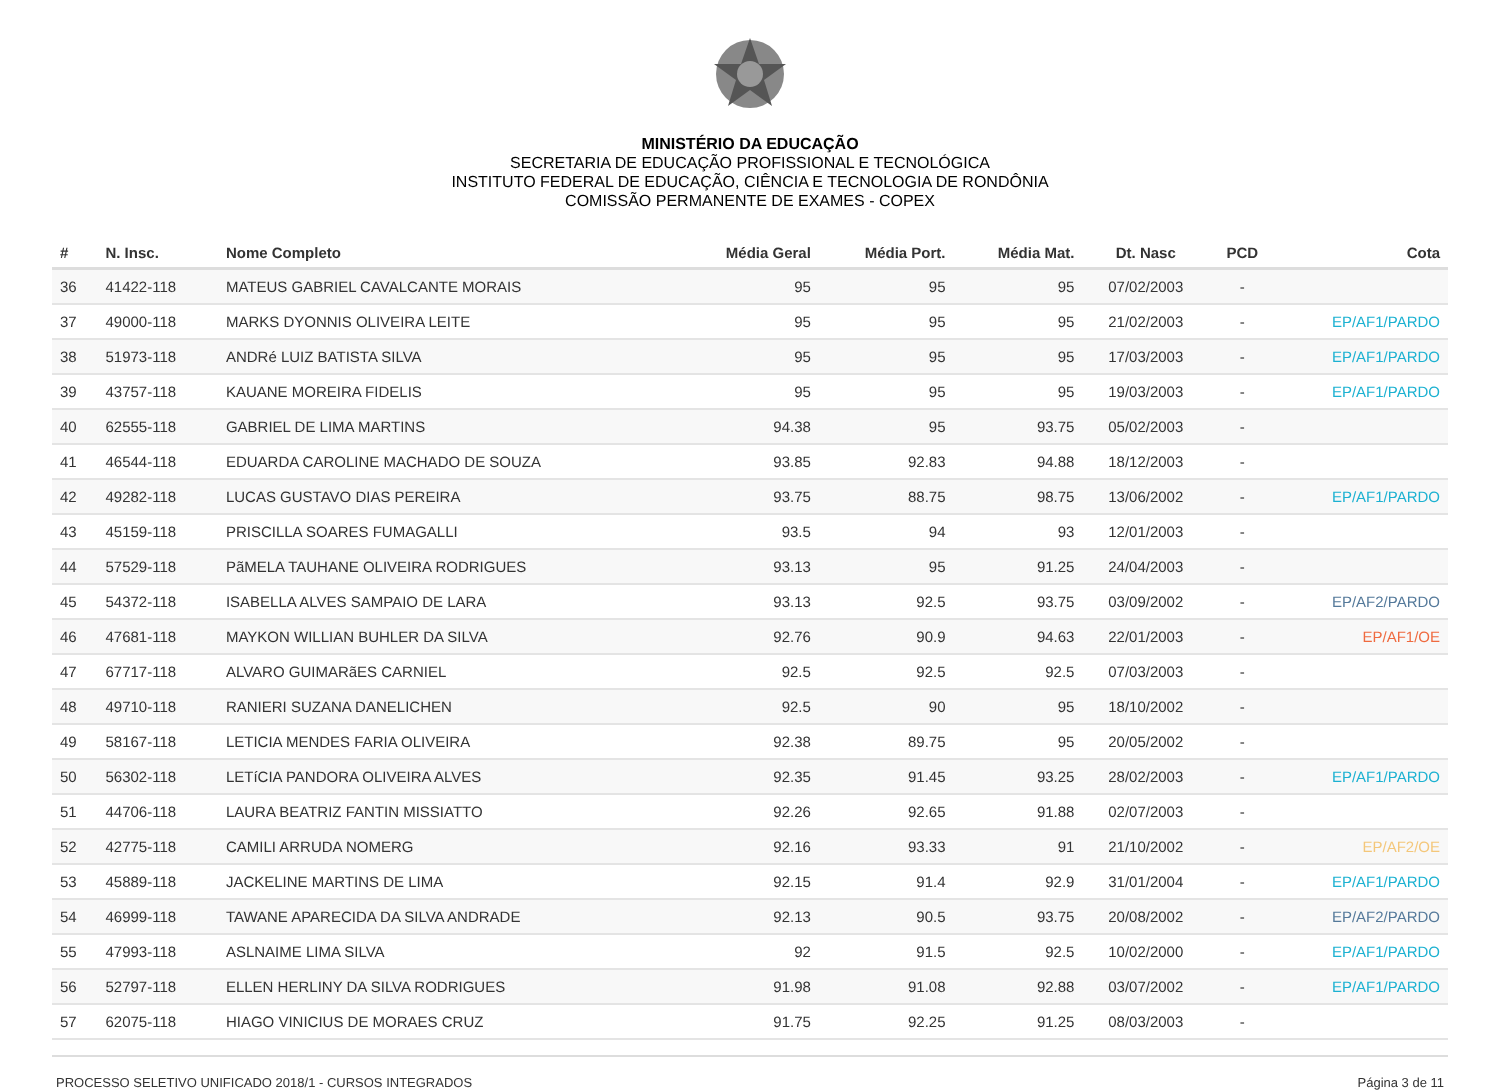MINISTÉRIO DA EDUCAÇÃO
SECRETARIA DE EDUCAÇÃO PROFISSIONAL E TECNOLÓGICA
INSTITUTO FEDERAL DE EDUCAÇÃO, CIÊNCIA E TECNOLOGIA DE RONDÔNIA
COMISSÃO PERMANENTE DE EXAMES - COPEX
| # | N. Insc. | Nome Completo | Média Geral | Média Port. | Média Mat. | Dt. Nasc | PCD | Cota |
| --- | --- | --- | --- | --- | --- | --- | --- | --- |
| 36 | 41422-118 | MATEUS GABRIEL CAVALCANTE MORAIS | 95 | 95 | 95 | 07/02/2003 | - | |
| 37 | 49000-118 | MARKS DYONNIS OLIVEIRA LEITE | 95 | 95 | 95 | 21/02/2003 | - | EP/AF1/PARDO |
| 38 | 51973-118 | ANDRé LUIZ BATISTA SILVA | 95 | 95 | 95 | 17/03/2003 | - | EP/AF1/PARDO |
| 39 | 43757-118 | KAUANE MOREIRA FIDELIS | 95 | 95 | 95 | 19/03/2003 | - | EP/AF1/PARDO |
| 40 | 62555-118 | GABRIEL DE LIMA MARTINS | 94.38 | 95 | 93.75 | 05/02/2003 | - | |
| 41 | 46544-118 | EDUARDA CAROLINE MACHADO DE SOUZA | 93.85 | 92.83 | 94.88 | 18/12/2003 | - | |
| 42 | 49282-118 | LUCAS GUSTAVO DIAS PEREIRA | 93.75 | 88.75 | 98.75 | 13/06/2002 | - | EP/AF1/PARDO |
| 43 | 45159-118 | PRISCILLA SOARES FUMAGALLI | 93.5 | 94 | 93 | 12/01/2003 | - | |
| 44 | 57529-118 | PãMELA TAUHANE OLIVEIRA RODRIGUES | 93.13 | 95 | 91.25 | 24/04/2003 | - | |
| 45 | 54372-118 | ISABELLA ALVES SAMPAIO DE LARA | 93.13 | 92.5 | 93.75 | 03/09/2002 | - | EP/AF2/PARDO |
| 46 | 47681-118 | MAYKON WILLIAN BUHLER DA SILVA | 92.76 | 90.9 | 94.63 | 22/01/2003 | - | EP/AF1/OE |
| 47 | 67717-118 | ALVARO GUIMARãES CARNIEL | 92.5 | 92.5 | 92.5 | 07/03/2003 | - | |
| 48 | 49710-118 | RANIERI SUZANA DANELICHEN | 92.5 | 90 | 95 | 18/10/2002 | - | |
| 49 | 58167-118 | LETICIA MENDES FARIA OLIVEIRA | 92.38 | 89.75 | 95 | 20/05/2002 | - | |
| 50 | 56302-118 | LETíCIA PANDORA OLIVEIRA ALVES | 92.35 | 91.45 | 93.25 | 28/02/2003 | - | EP/AF1/PARDO |
| 51 | 44706-118 | LAURA BEATRIZ FANTIN MISSIATTO | 92.26 | 92.65 | 91.88 | 02/07/2003 | - | |
| 52 | 42775-118 | CAMILI ARRUDA NOMERG | 92.16 | 93.33 | 91 | 21/10/2002 | - | EP/AF2/OE |
| 53 | 45889-118 | JACKELINE MARTINS DE LIMA | 92.15 | 91.4 | 92.9 | 31/01/2004 | - | EP/AF1/PARDO |
| 54 | 46999-118 | TAWANE APARECIDA DA SILVA ANDRADE | 92.13 | 90.5 | 93.75 | 20/08/2002 | - | EP/AF2/PARDO |
| 55 | 47993-118 | ASLNAIME LIMA SILVA | 92 | 91.5 | 92.5 | 10/02/2000 | - | EP/AF1/PARDO |
| 56 | 52797-118 | ELLEN HERLINY DA SILVA RODRIGUES | 91.98 | 91.08 | 92.88 | 03/07/2002 | - | EP/AF1/PARDO |
| 57 | 62075-118 | HIAGO VINICIUS DE MORAES CRUZ | 91.75 | 92.25 | 91.25 | 08/03/2003 | - | |
PROCESSO SELETIVO UNIFICADO 2018/1 - CURSOS INTEGRADOS Página 3 de 11